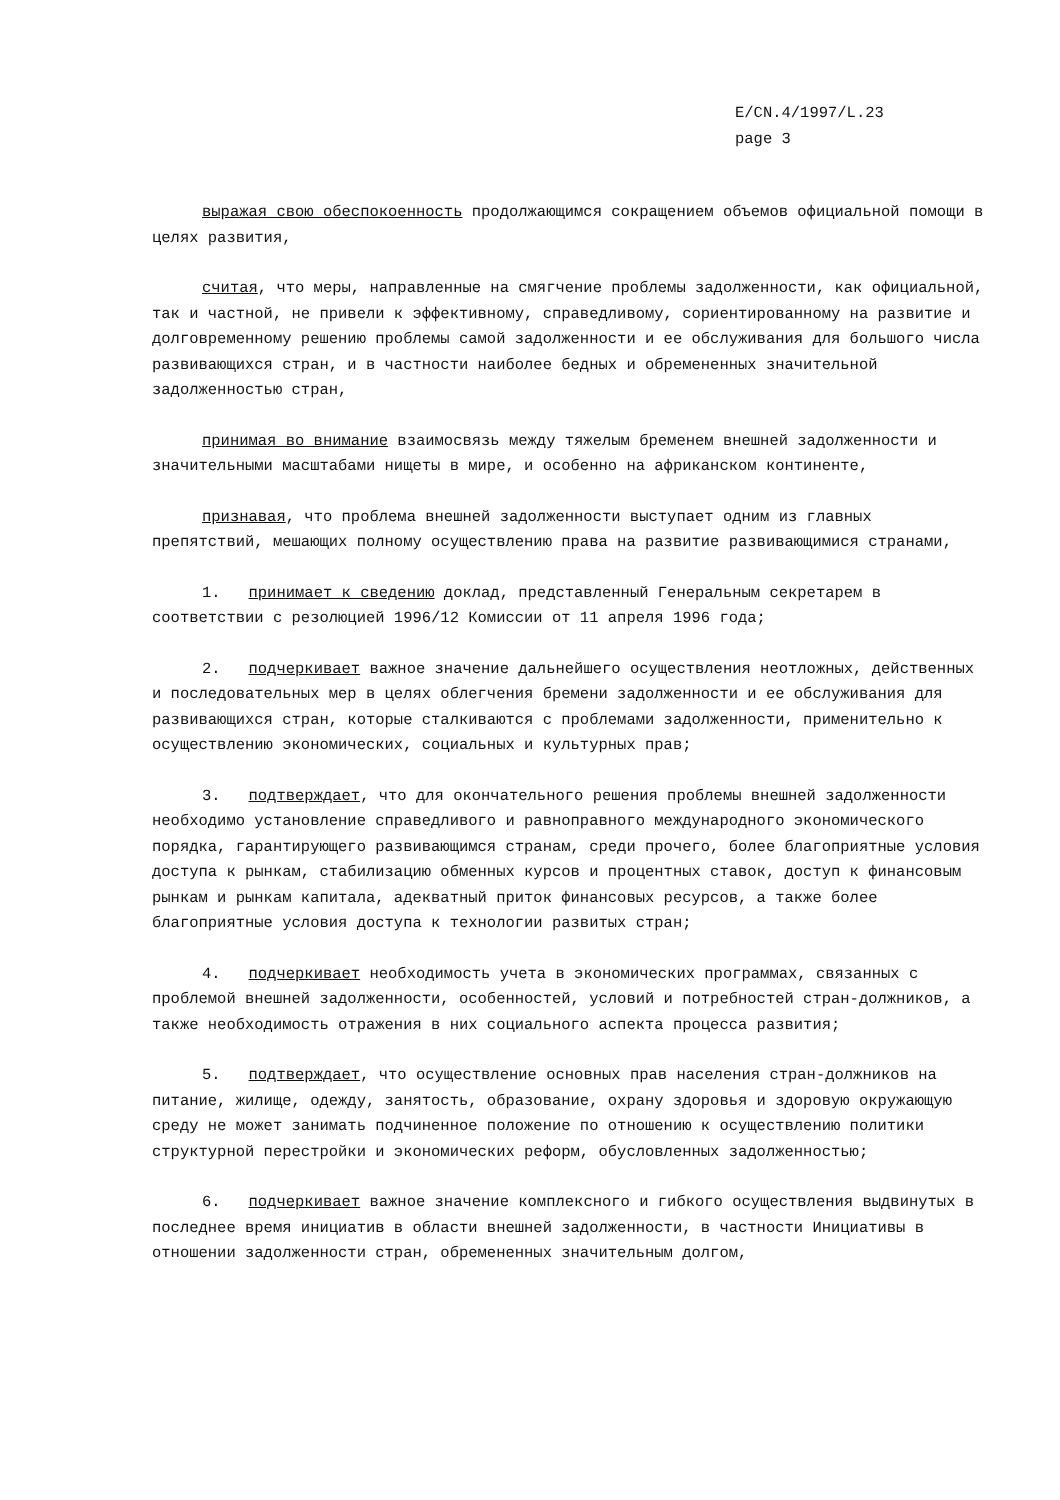E/CN.4/1997/L.23
page 3
выражая свою обеспокоенность продолжающимся сокращением объемов официальной помощи в целях развития,
считая, что меры, направленные на смягчение проблемы задолженности, как официальной, так и частной, не привели к эффективному, справедливому, сориентированному на развитие и долговременному решению проблемы самой задолженности и ее обслуживания для большого числа развивающихся стран, и в частности наиболее бедных и обремененных значительной задолженностью стран,
принимая во внимание взаимосвязь между тяжелым бременем внешней задолженности и значительными масштабами нищеты в мире, и особенно на африканском континенте,
признавая, что проблема внешней задолженности выступает одним из главных препятствий, мешающих полному осуществлению права на развитие развивающимися странами,
1. принимает к сведению доклад, представленный Генеральным секретарем в соответствии с резолюцией 1996/12 Комиссии от 11 апреля 1996 года;
2. подчеркивает важное значение дальнейшего осуществления неотложных, действенных и последовательных мер в целях облегчения бремени задолженности и ее обслуживания для развивающихся стран, которые сталкиваются с проблемами задолженности, применительно к осуществлению экономических, социальных и культурных прав;
3. подтверждает, что для окончательного решения проблемы внешней задолженности необходимо установление справедливого и равноправного международного экономического порядка, гарантирующего развивающимся странам, среди прочего, более благоприятные условия доступа к рынкам, стабилизацию обменных курсов и процентных ставок, доступ к финансовым рынкам и рынкам капитала, адекватный приток финансовых ресурсов, а также более благоприятные условия доступа к технологии развитых стран;
4. подчеркивает необходимость учета в экономических программах, связанных с проблемой внешней задолженности, особенностей, условий и потребностей стран-должников, а также необходимость отражения в них социального аспекта процесса развития;
5. подтверждает, что осуществление основных прав населения стран-должников на питание, жилище, одежду, занятость, образование, охрану здоровья и здоровую окружающую среду не может занимать подчиненное положение по отношению к осуществлению политики структурной перестройки и экономических реформ, обусловленных задолженностью;
6. подчеркивает важное значение комплексного и гибкого осуществления выдвинутых в последнее время инициатив в области внешней задолженности, в частности Инициативы в отношении задолженности стран, обремененных значительным долгом,